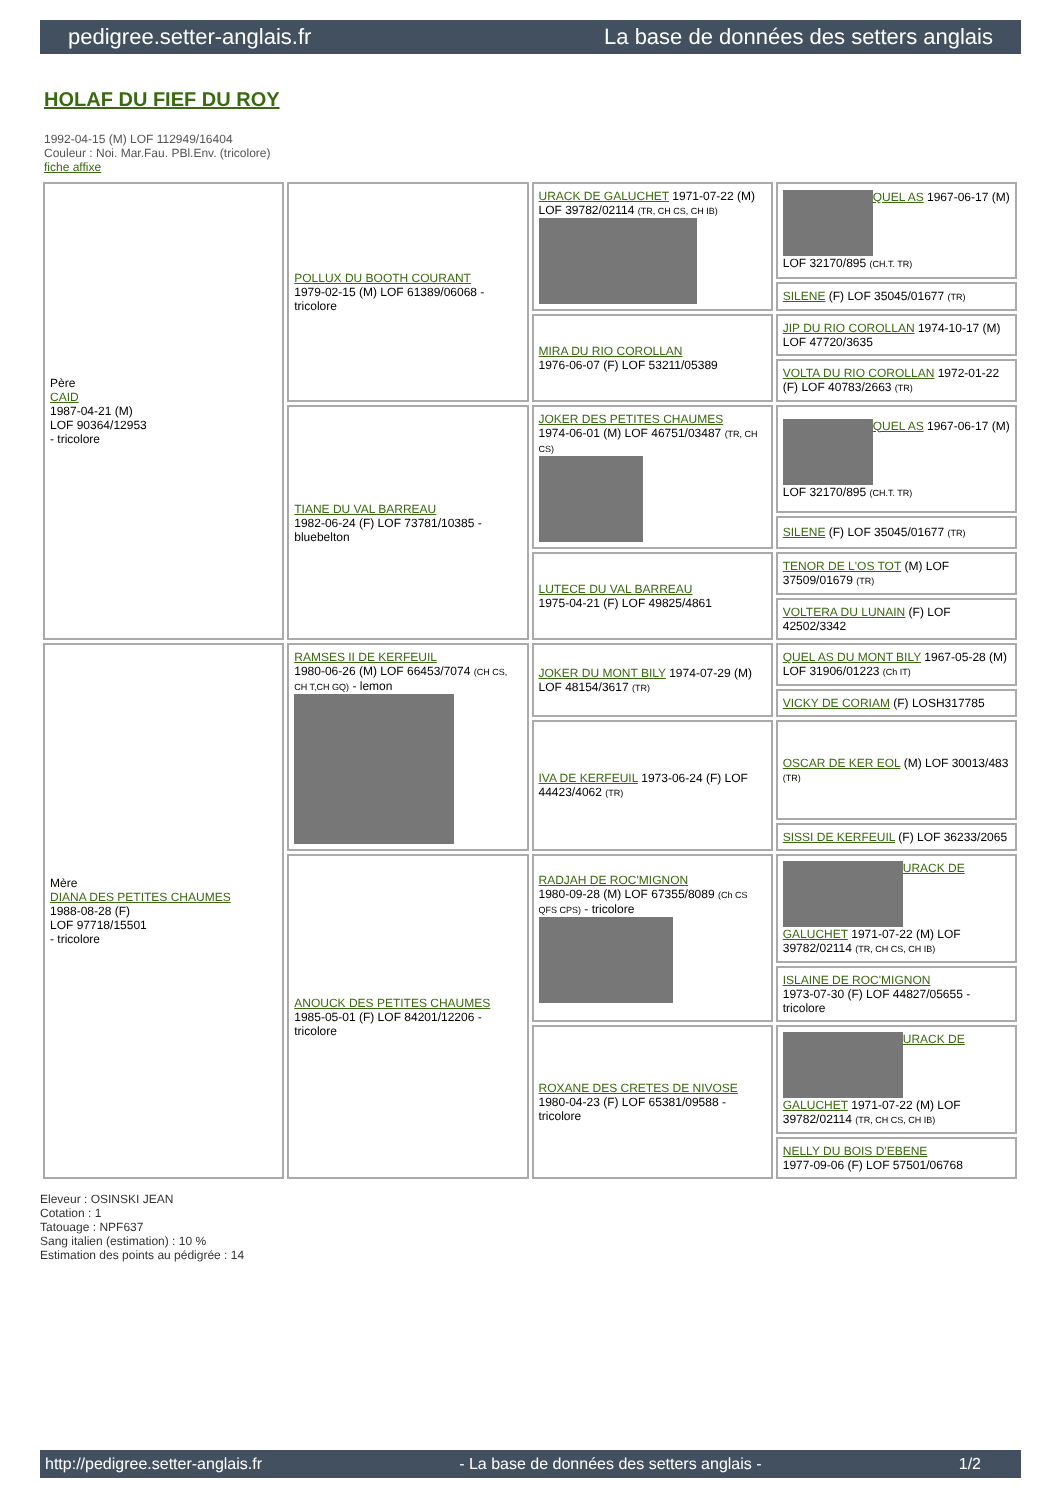pedigree.setter-anglais.fr La base de données des setters anglais
HOLAF DU FIEF DU ROY
1992-04-15 (M) LOF 112949/16404
Couleur : Noi. Mar.Fau. PBl.Env. (tricolore)
fiche affixe
| Père CAID 1987-04-21 (M) LOF 90364/12953 - tricolore | POLLUX DU BOOTH COURANT 1979-02-15 (M) LOF 61389/06068 - tricolore | URACK DE GALUCHET 1971-07-22 (M) LOF 39782/02114 (TR, CH CS, CH IB) | QUEL AS 1967-06-17 (M) LOF 32170/895 (CH.T. TR) |
| | | | SILENE (F) LOF 35045/01677 (TR) |
| | | MIRA DU RIO COROLLAN 1976-06-07 (F) LOF 53211/05389 | JIP DU RIO COROLLAN 1974-10-17 (M) LOF 47720/3635 |
| | | | VOLTA DU RIO COROLLAN 1972-01-22 (F) LOF 40783/2663 (TR) |
| | TIANE DU VAL BARREAU 1982-06-24 (F) LOF 73781/10385 - bluebelton | JOKER DES PETITES CHAUMES 1974-06-01 (M) LOF 46751/03487 (TR, CH CS) | QUEL AS 1967-06-17 (M) LOF 32170/895 (CH.T. TR) |
| | | | SILENE (F) LOF 35045/01677 (TR) |
| | | LUTECE DU VAL BARREAU 1975-04-21 (F) LOF 49825/4861 | TENOR DE L'OS TOT (M) LOF 37509/01679 (TR) |
| | | | VOLTERA DU LUNAIN (F) LOF 42502/3342 |
| Mère DIANA DES PETITES CHAUMES 1988-08-28 (F) LOF 97718/15501 - tricolore | RAMSES II DE KERFEUIL 1980-06-26 (M) LOF 66453/7074 (CH CS, CH T,CH GQ) - lemon | JOKER DU MONT BILY 1974-07-29 (M) LOF 48154/3617 (TR) | QUEL AS DU MONT BILY 1967-05-28 (M) LOF 31906/01223 (Ch IT) |
| | | | VICKY DE CORIAM (F) LOSH317785 |
| | | IVA DE KERFEUIL 1973-06-24 (F) LOF 44423/4062 (TR) | OSCAR DE KER EOL (M) LOF 30013/483 (TR) |
| | | | SISSI DE KERFEUIL (F) LOF 36233/2065 |
| | ANOUCK DES PETITES CHAUMES 1985-05-01 (F) LOF 84201/12206 - tricolore | RADJAH DE ROC'MIGNON 1980-09-28 (M) LOF 67355/8089 (Ch CS QFS CPS) - tricolore | URACK DE GALUCHET 1971-07-22 (M) LOF 39782/02114 (TR, CH CS, CH IB) |
| | | | ISLAINE DE ROC'MIGNON 1973-07-30 (F) LOF 44827/05655 - tricolore |
| | | ROXANE DES CRETES DE NIVOSE 1980-04-23 (F) LOF 65381/09588 - tricolore | URACK DE GALUCHET 1971-07-22 (M) LOF 39782/02114 (TR, CH CS, CH IB) |
| | | | NELLY DU BOIS D'EBENE 1977-09-06 (F) LOF 57501/06768 |
Eleveur : OSINSKI JEAN
Cotation : 1
Tatouage : NPF637
Sang italien (estimation) : 10 %
Estimation des points au pédigrée : 14
http://pedigree.setter-anglais.fr - La base de données des setters anglais - 1/2